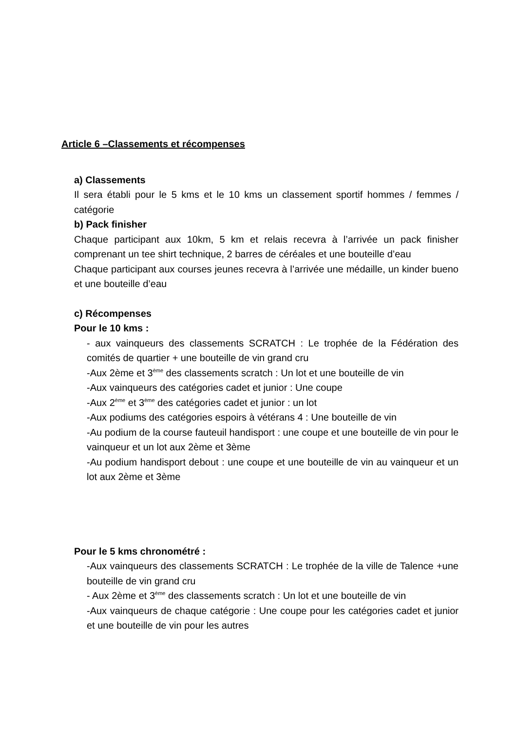Article 6 –Classements et récompenses
a) Classements
Il sera établi pour le 5 kms et le 10 kms un classement sportif hommes / femmes / catégorie
b) Pack finisher
Chaque participant aux 10km, 5 km et relais recevra à l’arrivée un pack finisher comprenant un tee shirt technique, 2 barres de céréales et une bouteille d’eau
Chaque participant aux courses jeunes recevra à l’arrivée une médaille, un kinder bueno et une bouteille d’eau
c) Récompenses
Pour le 10 kms :
- aux vainqueurs des classements SCRATCH : Le trophée de la Fédération des comités de quartier + une bouteille de vin grand cru
-Aux 2ème et 3<sup>ème</sup> des classements scratch : Un lot et une bouteille de vin
-Aux vainqueurs des catégories cadet et junior : Une coupe
-Aux 2<sup>ème</sup> et 3<sup>ème</sup> des catégories cadet et junior : un lot
-Aux podiums des catégories espoirs à vétérans 4 : Une bouteille de vin
-Au podium de la course fauteuil handisport : une coupe et une bouteille de vin pour le vainqueur et un lot aux 2ème et 3ème
-Au podium handisport debout : une coupe et une bouteille de vin au vainqueur et un lot aux 2ème et 3ème
Pour le 5 kms chronométré :
-Aux vainqueurs des classements SCRATCH : Le trophée de la ville de Talence +une bouteille de vin grand cru
- Aux 2ème et 3<sup>ème</sup> des classements scratch : Un lot et une bouteille de vin
-Aux vainqueurs de chaque catégorie : Une coupe pour les catégories cadet et junior et une bouteille de vin pour les autres